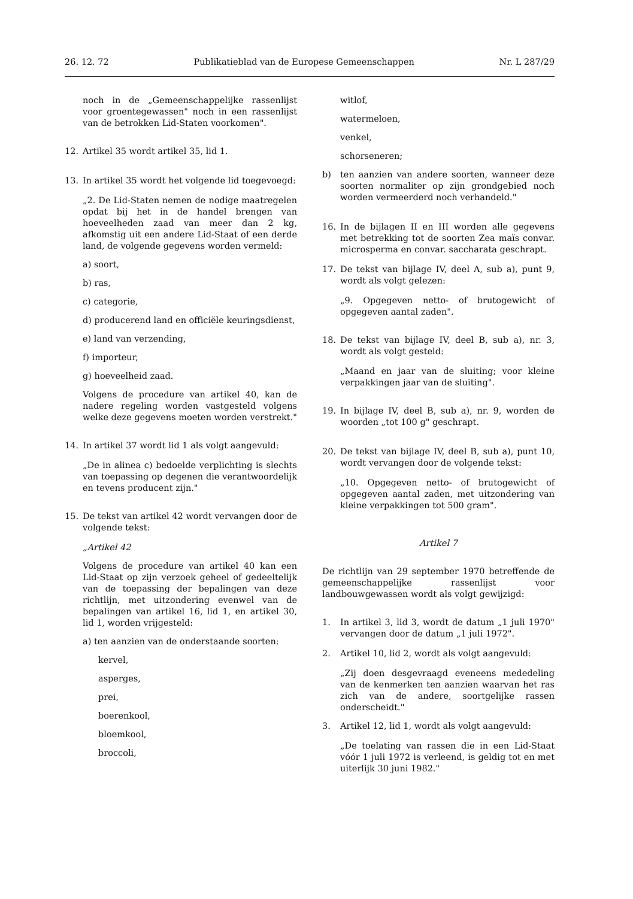26. 12. 72 Publikatieblad van de Europese Gemeenschappen Nr. L 287/29
noch in de „Gemeenschappelijke rassenlijst voor groentegewassen" noch in een rassenlijst van de betrokken Lid-Staten voorkomen".
12. Artikel 35 wordt artikel 35, lid 1.
13. In artikel 35 wordt het volgende lid toegevoegd:
„2. De Lid-Staten nemen de nodige maatregelen opdat bij het in de handel brengen van hoeveelheden zaad van meer dan 2 kg, afkomstig uit een andere Lid-Staat of een derde land, de volgende gegevens worden vermeld:
a) soort,
b) ras,
c) categorie,
d) producerend land en officiële keuringsdienst,
e) land van verzending,
f) importeur,
g) hoeveelheid zaad.
Volgens de procedure van artikel 40, kan de nadere regeling worden vastgesteld volgens welke deze gegevens moeten worden verstrekt."
14. In artikel 37 wordt lid 1 als volgt aangevuld:
„De in alinea c) bedoelde verplichting is slechts van toepassing op degenen die verantwoordelijk en tevens producent zijn."
15. De tekst van artikel 42 wordt vervangen door de volgende tekst:
„Artikel 42
Volgens de procedure van artikel 40 kan een Lid-Staat op zijn verzoek geheel of gedeeltelijk van de toepassing der bepalingen van deze richtlijn, met uitzondering evenwel van de bepalingen van artikel 16, lid 1, en artikel 30, lid 1, worden vrijgesteld:
a) ten aanzien van de onderstaande soorten:
kervel,
asperges,
prei,
boerenkool,
bloemkool,
broccoli,
witlof,
watermeloen,
venkel,
schorseneren;
b) ten aanzien van andere soorten, wanneer deze soorten normaliter op zijn grondgebied noch worden vermeerderd noch verhandeld."
16. In de bijlagen II en III worden alle gegevens met betrekking tot de soorten Zea maïs convar. microsperma en convar. saccharata geschrapt.
17. De tekst van bijlage IV, deel A, sub a), punt 9, wordt als volgt gelezen:
„9. Opgegeven netto- of brutogewicht of opgegeven aantal zaden".
18. De tekst van bijlage IV, deel B, sub a), nr. 3, wordt als volgt gesteld:
„Maand en jaar van de sluiting; voor kleine verpakkingen jaar van de sluiting".
19. In bijlage IV, deel B, sub a), nr. 9, worden de woorden „tot 100 g" geschrapt.
20. De tekst van bijlage IV, deel B, sub a), punt 10, wordt vervangen door de volgende tekst:
„10. Opgegeven netto- of brutogewicht of opgegeven aantal zaden, met uitzondering van kleine verpakkingen tot 500 gram".
Artikel 7
De richtlijn van 29 september 1970 betreffende de gemeenschappelijke rassenlijst voor landbouwgewassen wordt als volgt gewijzigd:
1. In artikel 3, lid 3, wordt de datum „1 juli 1970" vervangen door de datum „1 juli 1972".
2. Artikel 10, lid 2, wordt als volgt aangevuld:
„Zij doen desgevraagd eveneens mededeling van de kenmerken ten aanzien waarvan het ras zich van de andere, soortgelijke rassen onderscheidt."
3. Artikel 12, lid 1, wordt als volgt aangevuld:
„De toelating van rassen die in een Lid-Staat vóór 1 juli 1972 is verleend, is geldig tot en met uiterlijk 30 juni 1982."